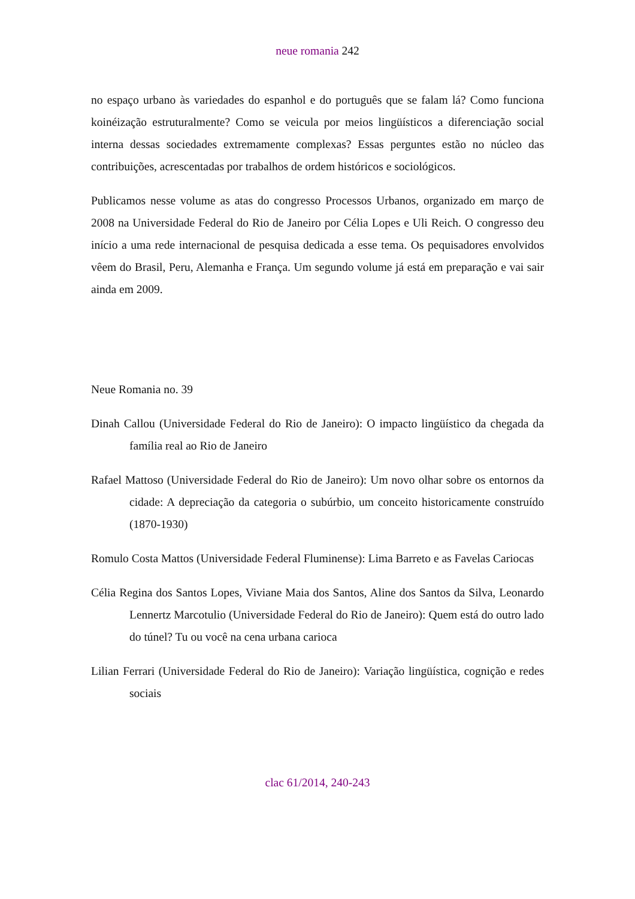neue romania 242
no espaço urbano às variedades do espanhol e do português que se falam lá? Como funciona koinéização estruturalmente? Como se veicula por meios lingüísticos a diferenciação social interna dessas sociedades extremamente complexas? Essas perguntes estão no núcleo das contribuições, acrescentadas por trabalhos de ordem históricos e sociológicos.
Publicamos nesse volume as atas do congresso Processos Urbanos, organizado em março de 2008 na Universidade Federal do Rio de Janeiro por Célia Lopes e Uli Reich. O congresso deu início a uma rede internacional de pesquisa dedicada a esse tema. Os pequisadores envolvidos vêem do Brasil, Peru, Alemanha e França. Um segundo volume já está em preparação e vai sair ainda em 2009.
Neue Romania no. 39
Dinah Callou (Universidade Federal do Rio de Janeiro): O impacto lingüístico da chegada da família real ao Rio de Janeiro
Rafael Mattoso (Universidade Federal do Rio de Janeiro): Um novo olhar sobre os entornos da cidade: A depreciação da categoria o subúrbio, um conceito historicamente construído (1870-1930)
Romulo Costa Mattos (Universidade Federal Fluminense): Lima Barreto e as Favelas Cariocas
Célia Regina dos Santos Lopes, Viviane Maia dos Santos, Aline dos Santos da Silva, Leonardo Lennertz Marcotulio (Universidade Federal do Rio de Janeiro): Quem está do outro lado do túnel? Tu ou você na cena urbana carioca
Lilian Ferrari (Universidade Federal do Rio de Janeiro): Variação lingüística, cognição e redes sociais
clac 61/2014, 240-243